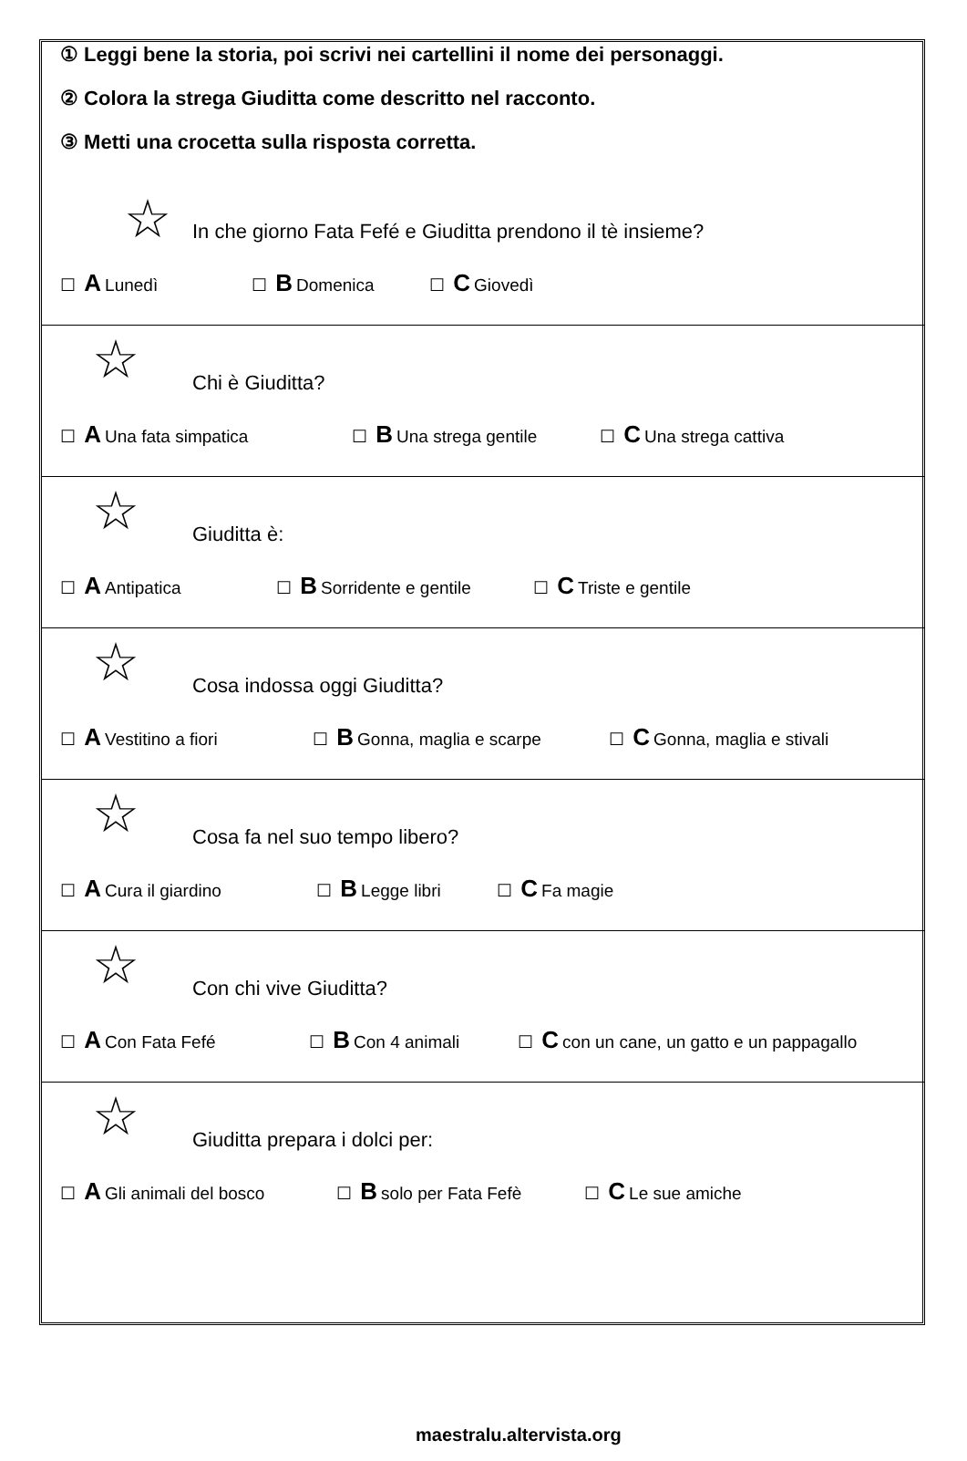① Leggi bene la storia, poi scrivi nei cartellini il nome dei personaggi.
② Colora la strega Giuditta come descritto nel racconto.
③ Metti una crocetta sulla risposta corretta.
☆
In che giorno Fata Fefé e Giuditta prendono il tè insieme?
☐ A Lunedì ☐ B Domenica ☐ C Giovedì
☆
Chi è Giuditta?
☐ A Una fata simpatica ☐ B Una strega gentile ☐ C Una strega cattiva
☆
Giuditta è:
☐ A Antipatica ☐ B Sorridente e gentile ☐ C Triste e gentile
☆
Cosa indossa oggi Giuditta?
☐ A Vestitino a fiori ☐ B Gonna, maglia e scarpe ☐ C Gonna, maglia e stivali
☆
Cosa fa nel suo tempo libero?
☐ A Cura il giardino ☐ B Legge libri ☐ C Fa magie
☆
Con chi vive Giuditta?
☐ A Con Fata Fefé ☐ B Con 4 animali ☐ C con un cane, un gatto e un pappagallo
☆
Giuditta prepara i dolci per:
☐ A Gli animali del bosco ☐ B solo per Fata Fefè ☐ C Le sue amiche
maestralu.altervista.org